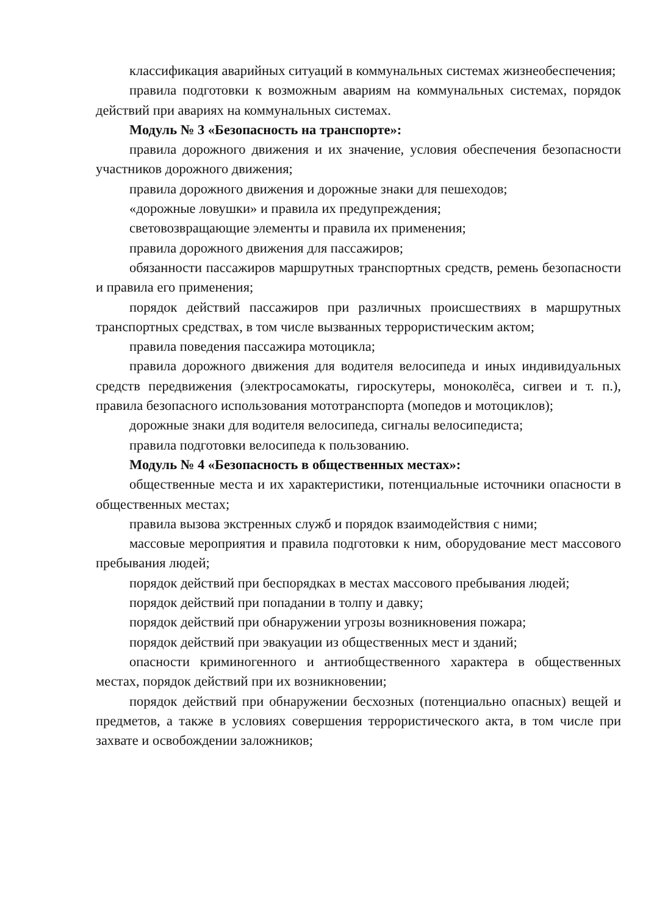классификация аварийных ситуаций в коммунальных системах жизнеобеспечения;
правила подготовки к возможным авариям на коммунальных системах, порядок действий при авариях на коммунальных системах.
Модуль № 3 «Безопасность на транспорте»:
правила дорожного движения и их значение, условия обеспечения безопасности участников дорожного движения;
правила дорожного движения и дорожные знаки для пешеходов;
«дорожные ловушки» и правила их предупреждения;
световозвращающие элементы и правила их применения;
правила дорожного движения для пассажиров;
обязанности пассажиров маршрутных транспортных средств, ремень безопасности и правила его применения;
порядок действий пассажиров при различных происшествиях в маршрутных транспортных средствах, в том числе вызванных террористическим актом;
правила поведения пассажира мотоцикла;
правила дорожного движения для водителя велосипеда и иных индивидуальных средств передвижения (электросамокаты, гироскутеры, моноколёса, сигвеи и т. п.), правила безопасного использования мототранспорта (мопедов и мотоциклов);
дорожные знаки для водителя велосипеда, сигналы велосипедиста;
правила подготовки велосипеда к пользованию.
Модуль № 4 «Безопасность в общественных местах»:
общественные места и их характеристики, потенциальные источники опасности в общественных местах;
правила вызова экстренных служб и порядок взаимодействия с ними;
массовые мероприятия и правила подготовки к ним, оборудование мест массового пребывания людей;
порядок действий при беспорядках в местах массового пребывания людей;
порядок действий при попадании в толпу и давку;
порядок действий при обнаружении угрозы возникновения пожара;
порядок действий при эвакуации из общественных мест и зданий;
опасности криминогенного и антиобщественного характера в общественных местах, порядок действий при их возникновении;
порядок действий при обнаружении бесхозных (потенциально опасных) вещей и предметов, а также в условиях совершения террористического акта, в том числе при захвате и освобождении заложников;